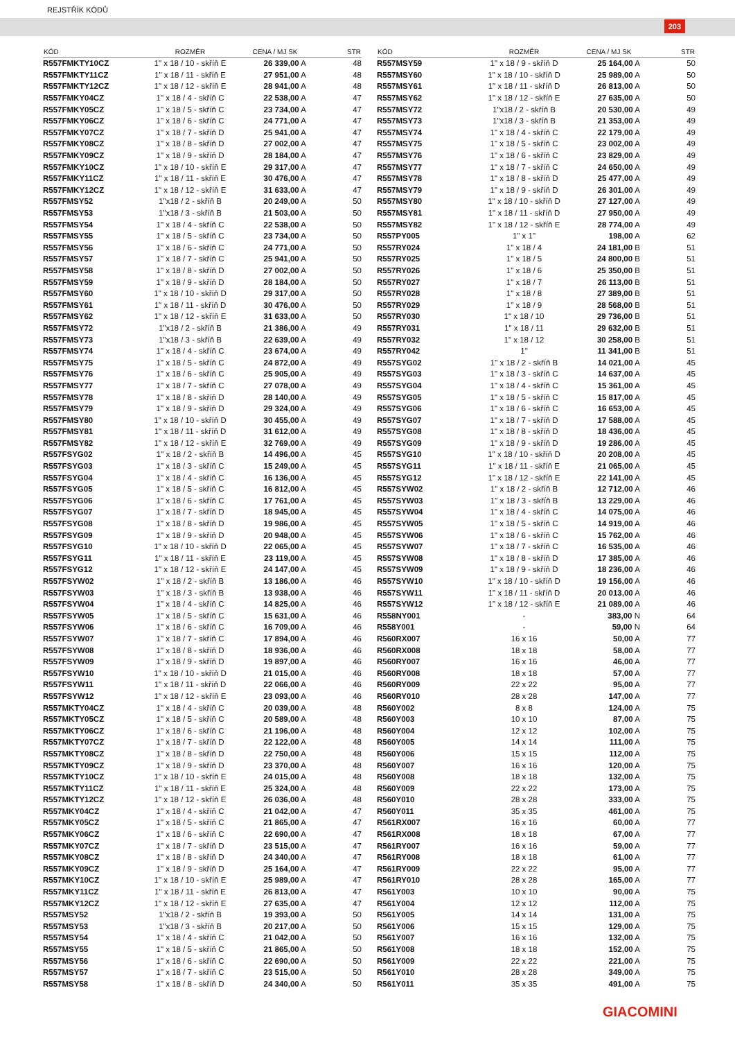REJSTŘÍK KÓDŮ
203
| KÓD | ROZMĚR | CENA / MJ SK | STR |
| --- | --- | --- | --- |
| R557FMKTY10CZ | 1" x 18 / 10 - skříň E | 26 339,00 A | 48 |
| R557FMKTY11CZ | 1" x 18 / 11 - skříň E | 27 951,00 A | 48 |
| R557FMKTY12CZ | 1" x 18 / 12 - skříň E | 28 941,00 A | 48 |
| R557FMKY04CZ | 1" x 18 / 4 - skříň C | 22 538,00 A | 47 |
| R557FMKY05CZ | 1" x 18 / 5 - skříň C | 23 734,00 A | 47 |
| R557FMKY06CZ | 1" x 18 / 6 - skříň C | 24 771,00 A | 47 |
| R557FMKY07CZ | 1" x 18 / 7 - skříň D | 25 941,00 A | 47 |
| R557FMKY08CZ | 1" x 18 / 8 - skříň D | 27 002,00 A | 47 |
| R557FMKY09CZ | 1" x 18 / 9 - skříň D | 28 184,00 A | 47 |
| R557FMKY10CZ | 1" x 18 / 10 - skříň E | 29 317,00 A | 47 |
| R557FMKY11CZ | 1" x 18 / 11 - skříň E | 30 476,00 A | 47 |
| R557FMKY12CZ | 1" x 18 / 12 - skříň E | 31 633,00 A | 47 |
| R557FMSY52 | 1"x18 / 2 - skříň B | 20 249,00 A | 50 |
| R557FMSY53 | 1"x18 / 3 - skříň B | 21 503,00 A | 50 |
| R557FMSY54 | 1" x 18 / 4 - skříň C | 22 538,00 A | 50 |
| R557FMSY55 | 1" x 18 / 5 - skříň C | 23 734,00 A | 50 |
| R557FMSY56 | 1" x 18 / 6 - skříň C | 24 771,00 A | 50 |
| R557FMSY57 | 1" x 18 / 7 - skříň C | 25 941,00 A | 50 |
| R557FMSY58 | 1" x 18 / 8 - skříň D | 27 002,00 A | 50 |
| R557FMSY59 | 1" x 18 / 9 - skříň D | 28 184,00 A | 50 |
| R557FMSY60 | 1" x 18 / 10 - skříň D | 29 317,00 A | 50 |
| R557FMSY61 | 1" x 18 / 11 - skříň D | 30 476,00 A | 50 |
| R557FMSY62 | 1" x 18 / 12 - skříň E | 31 633,00 A | 50 |
| R557FMSY72 | 1"x18 / 2 - skříň B | 21 386,00 A | 49 |
| R557FMSY73 | 1"x18 / 3 - skříň B | 22 639,00 A | 49 |
| R557FMSY74 | 1" x 18 / 4 - skříň C | 23 674,00 A | 49 |
| R557FMSY75 | 1" x 18 / 5 - skříň C | 24 872,00 A | 49 |
| R557FMSY76 | 1" x 18 / 6 - skříň C | 25 905,00 A | 49 |
| R557FMSY77 | 1" x 18 / 7 - skříň C | 27 078,00 A | 49 |
| R557FMSY78 | 1" x 18 / 8 - skříň D | 28 140,00 A | 49 |
| R557FMSY79 | 1" x 18 / 9 - skříň D | 29 324,00 A | 49 |
| R557FMSY80 | 1" x 18 / 10 - skříň D | 30 455,00 A | 49 |
| R557FMSY81 | 1" x 18 / 11 - skříň D | 31 612,00 A | 49 |
| R557FMSY82 | 1" x 18 / 12 - skříň E | 32 769,00 A | 49 |
| R557FSYG02 | 1" x 18 / 2 - skříň B | 14 496,00 A | 45 |
| R557FSYG03 | 1" x 18 / 3 - skříň C | 15 249,00 A | 45 |
| R557FSYG04 | 1" x 18 / 4 - skříň C | 16 136,00 A | 45 |
| R557FSYG05 | 1" x 18 / 5 - skříň C | 16 812,00 A | 45 |
| R557FSYG06 | 1" x 18 / 6 - skříň C | 17 761,00 A | 45 |
| R557FSYG07 | 1" x 18 / 7 - skříň D | 18 945,00 A | 45 |
| R557FSYG08 | 1" x 18 / 8 - skříň D | 19 986,00 A | 45 |
| R557FSYG09 | 1" x 18 / 9 - skříň D | 20 948,00 A | 45 |
| R557FSYG10 | 1" x 18 / 10 - skříň D | 22 065,00 A | 45 |
| R557FSYG11 | 1" x 18 / 11 - skříň E | 23 119,00 A | 45 |
| R557FSYG12 | 1" x 18 / 12 - skříň E | 24 147,00 A | 45 |
| R557FSYW02 | 1" x 18 / 2 - skříň B | 13 186,00 A | 46 |
| R557FSYW03 | 1" x 18 / 3 - skříň B | 13 938,00 A | 46 |
| R557FSYW04 | 1" x 18 / 4 - skříň C | 14 825,00 A | 46 |
| R557FSYW05 | 1" x 18 / 5 - skříň C | 15 631,00 A | 46 |
| R557FSYW06 | 1" x 18 / 6 - skříň C | 16 709,00 A | 46 |
| R557FSYW07 | 1" x 18 / 7 - skříň C | 17 894,00 A | 46 |
| R557FSYW08 | 1" x 18 / 8 - skříň D | 18 936,00 A | 46 |
| R557FSYW09 | 1" x 18 / 9 - skříň D | 19 897,00 A | 46 |
| R557FSYW10 | 1" x 18 / 10 - skříň D | 21 015,00 A | 46 |
| R557FSYW11 | 1" x 18 / 11 - skříň D | 22 066,00 A | 46 |
| R557FSYW12 | 1" x 18 / 12 - skříň E | 23 093,00 A | 46 |
| R557MKTY04CZ | 1" x 18 / 4 - skříň C | 20 039,00 A | 48 |
| R557MKTY05CZ | 1" x 18 / 5 - skříň C | 20 589,00 A | 48 |
| R557MKTY06CZ | 1" x 18 / 6 - skříň C | 21 196,00 A | 48 |
| R557MKTY07CZ | 1" x 18 / 7 - skříň D | 22 122,00 A | 48 |
| R557MKTY08CZ | 1" x 18 / 8 - skříň D | 22 750,00 A | 48 |
| R557MKTY09CZ | 1" x 18 / 9 - skříň D | 23 370,00 A | 48 |
| R557MKTY10CZ | 1" x 18 / 10 - skříň E | 24 015,00 A | 48 |
| R557MKTY11CZ | 1" x 18 / 11 - skříň E | 25 324,00 A | 48 |
| R557MKTY12CZ | 1" x 18 / 12 - skříň E | 26 036,00 A | 48 |
| R557MKY04CZ | 1" x 18 / 4 - skříň C | 21 042,00 A | 47 |
| R557MKY05CZ | 1" x 18 / 5 - skříň C | 21 865,00 A | 47 |
| R557MKY06CZ | 1" x 18 / 6 - skříň C | 22 690,00 A | 47 |
| R557MKY07CZ | 1" x 18 / 7 - skříň D | 23 515,00 A | 47 |
| R557MKY08CZ | 1" x 18 / 8 - skříň D | 24 340,00 A | 47 |
| R557MKY09CZ | 1" x 18 / 9 - skříň D | 25 164,00 A | 47 |
| R557MKY10CZ | 1" x 18 / 10 - skříň E | 25 989,00 A | 47 |
| R557MKY11CZ | 1" x 18 / 11 - skříň E | 26 813,00 A | 47 |
| R557MKY12CZ | 1" x 18 / 12 - skříň E | 27 635,00 A | 47 |
| R557MSY52 | 1"x18 / 2 - skříň B | 19 393,00 A | 50 |
| R557MSY53 | 1"x18 / 3 - skříň B | 20 217,00 A | 50 |
| R557MSY54 | 1" x 18 / 4 - skříň C | 21 042,00 A | 50 |
| R557MSY55 | 1" x 18 / 5 - skříň C | 21 865,00 A | 50 |
| R557MSY56 | 1" x 18 / 6 - skříň C | 22 690,00 A | 50 |
| R557MSY57 | 1" x 18 / 7 - skříň C | 23 515,00 A | 50 |
| R557MSY58 | 1" x 18 / 8 - skříň D | 24 340,00 A | 50 |
| KÓD | ROZMĚR | CENA / MJ SK | STR |
| --- | --- | --- | --- |
| R557MSY59 | 1" x 18 / 9 - skříň D | 25 164,00 A | 50 |
| R557MSY60 | 1" x 18 / 10 - skříň D | 25 989,00 A | 50 |
| R557MSY61 | 1" x 18 / 11 - skříň D | 26 813,00 A | 50 |
| R557MSY62 | 1" x 18 / 12 - skříň E | 27 635,00 A | 50 |
| R557MSY72 | 1"x18 / 2 - skříň B | 20 530,00 A | 49 |
| R557MSY73 | 1"x18 / 3 - skříň B | 21 353,00 A | 49 |
| R557MSY74 | 1" x 18 / 4 - skříň C | 22 179,00 A | 49 |
| R557MSY75 | 1" x 18 / 5 - skříň C | 23 002,00 A | 49 |
| R557MSY76 | 1" x 18 / 6 - skříň C | 23 829,00 A | 49 |
| R557MSY77 | 1" x 18 / 7 - skříň C | 24 650,00 A | 49 |
| R557MSY78 | 1" x 18 / 8 - skříň D | 25 477,00 A | 49 |
| R557MSY79 | 1" x 18 / 9 - skříň D | 26 301,00 A | 49 |
| R557MSY80 | 1" x 18 / 10 - skříň D | 27 127,00 A | 49 |
| R557MSY81 | 1" x 18 / 11 - skříň D | 27 950,00 A | 49 |
| R557MSY82 | 1" x 18 / 12 - skříň E | 28 774,00 A | 49 |
| R557PY005 | 1" x 1" | 198,00 A | 62 |
| R557RY024 | 1" x 18 / 4 | 24 181,00 B | 51 |
| R557RY025 | 1" x 18 / 5 | 24 800,00 B | 51 |
| R557RY026 | 1" x 18 / 6 | 25 350,00 B | 51 |
| R557RY027 | 1" x 18 / 7 | 26 113,00 B | 51 |
| R557RY028 | 1" x 18 / 8 | 27 389,00 B | 51 |
| R557RY029 | 1" x 18 / 9 | 28 568,00 B | 51 |
| R557RY030 | 1" x 18 / 10 | 29 736,00 B | 51 |
| R557RY031 | 1" x 18 / 11 | 29 632,00 B | 51 |
| R557RY032 | 1" x 18 / 12 | 30 258,00 B | 51 |
| R557RY042 | 1" | 11 341,00 B | 51 |
| R557SYG02 | 1" x 18 / 2 - skříň B | 14 021,00 A | 45 |
| R557SYG03 | 1" x 18 / 3 - skříň C | 14 637,00 A | 45 |
| R557SYG04 | 1" x 18 / 4 - skříň C | 15 361,00 A | 45 |
| R557SYG05 | 1" x 18 / 5 - skříň C | 15 817,00 A | 45 |
| R557SYG06 | 1" x 18 / 6 - skříň C | 16 653,00 A | 45 |
| R557SYG07 | 1" x 18 / 7 - skříň D | 17 588,00 A | 45 |
| R557SYG08 | 1" x 18 / 8 - skříň D | 18 436,00 A | 45 |
| R557SYG09 | 1" x 18 / 9 - skříň D | 19 286,00 A | 45 |
| R557SYG10 | 1" x 18 / 10 - skříň D | 20 208,00 A | 45 |
| R557SYG11 | 1" x 18 / 11 - skříň E | 21 065,00 A | 45 |
| R557SYG12 | 1" x 18 / 12 - skříň E | 22 141,00 A | 45 |
| R557SYW02 | 1" x 18 / 2 - skříň B | 12 712,00 A | 46 |
| R557SYW03 | 1" x 18 / 3 - skříň B | 13 229,00 A | 46 |
| R557SYW04 | 1" x 18 / 4 - skříň C | 14 075,00 A | 46 |
| R557SYW05 | 1" x 18 / 5 - skříň C | 14 919,00 A | 46 |
| R557SYW06 | 1" x 18 / 6 - skříň C | 15 762,00 A | 46 |
| R557SYW07 | 1" x 18 / 7 - skříň C | 16 535,00 A | 46 |
| R557SYW08 | 1" x 18 / 8 - skříň D | 17 385,00 A | 46 |
| R557SYW09 | 1" x 18 / 9 - skříň D | 18 236,00 A | 46 |
| R557SYW10 | 1" x 18 / 10 - skříň D | 19 156,00 A | 46 |
| R557SYW11 | 1" x 18 / 11 - skříň D | 20 013,00 A | 46 |
| R557SYW12 | 1" x 18 / 12 - skříň E | 21 089,00 A | 46 |
| R558NY001 | - | 383,00 N | 64 |
| R558Y001 | - | 59,00 N | 64 |
| R560RX007 | 16 x 16 | 50,00 A | 77 |
| R560RX008 | 18 x 18 | 58,00 A | 77 |
| R560RY007 | 16 x 16 | 46,00 A | 77 |
| R560RY008 | 18 x 18 | 57,00 A | 77 |
| R560RY009 | 22 x 22 | 95,00 A | 77 |
| R560RY010 | 28 x 28 | 147,00 A | 77 |
| R560Y002 | 8 x 8 | 124,00 A | 75 |
| R560Y003 | 10 x 10 | 87,00 A | 75 |
| R560Y004 | 12 x 12 | 102,00 A | 75 |
| R560Y005 | 14 x 14 | 111,00 A | 75 |
| R560Y006 | 15 x 15 | 112,00 A | 75 |
| R560Y007 | 16 x 16 | 120,00 A | 75 |
| R560Y008 | 18 x 18 | 132,00 A | 75 |
| R560Y009 | 22 x 22 | 173,00 A | 75 |
| R560Y010 | 28 x 28 | 333,00 A | 75 |
| R560Y011 | 35 x 35 | 461,00 A | 75 |
| R561RX007 | 16 x 16 | 60,00 A | 77 |
| R561RX008 | 18 x 18 | 67,00 A | 77 |
| R561RY007 | 16 x 16 | 59,00 A | 77 |
| R561RY008 | 18 x 18 | 61,00 A | 77 |
| R561RY009 | 22 x 22 | 95,00 A | 77 |
| R561RY010 | 28 x 28 | 165,00 A | 77 |
| R561Y003 | 10 x 10 | 90,00 A | 75 |
| R561Y004 | 12 x 12 | 112,00 A | 75 |
| R561Y005 | 14 x 14 | 131,00 A | 75 |
| R561Y006 | 15 x 15 | 129,00 A | 75 |
| R561Y007 | 16 x 16 | 132,00 A | 75 |
| R561Y008 | 18 x 18 | 152,00 A | 75 |
| R561Y009 | 22 x 22 | 221,00 A | 75 |
| R561Y010 | 28 x 28 | 349,00 A | 75 |
| R561Y011 | 35 x 35 | 491,00 A | 75 |
GIACOMINI